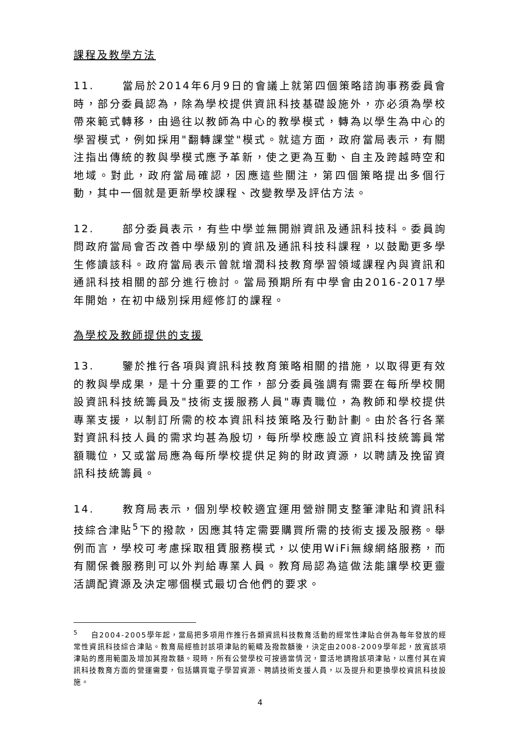課程及教學方法
11. 當局於2014年6月9日的會議上就第四個策略諮詢事務委員會時，部分委員認為，除為學校提供資訊科技基礎設施外，亦必須為學校帶來範式轉移，由過往以教師為中心的教學模式，轉為以學生為中心的學習模式，例如採用"翻轉課堂"模式。就這方面，政府當局表示，有關注指出傳統的教與學模式應予革新，使之更為互動、自主及跨越時空和地域。對此，政府當局確認，因應這些關注，第四個策略提出多個行動，其中一個就是更新學校課程、改變教學及評估方法。
12. 部分委員表示，有些中學並無開辦資訊及通訊科技科。委員詢問政府當局會否改善中學級別的資訊及通訊科技科課程，以鼓勵更多學生修讀該科。政府當局表示曾就增潤科技教育學習領域課程內與資訊和通訊科技相關的部分進行檢討。當局預期所有中學會由2016-2017學年開始，在初中級別採用經修訂的課程。
為學校及教師提供的支援
13. 鑒於推行各項與資訊科技教育策略相關的措施，以取得更有效的教與學成果，是十分重要的工作，部分委員強調有需要在每所學校開設資訊科技統籌員及"技術支援服務人員"專責職位，為教師和學校提供專業支援，以制訂所需的校本資訊科技策略及行動計劃。由於各行各業對資訊科技人員的需求均甚為殷切，每所學校應設立資訊科技統籌員常額職位，又或當局應為每所學校提供足夠的財政資源，以聘請及挽留資訊科技統籌員。
14. 教育局表示，個別學校較適宜運用營辦開支整筆津貼和資訊科技綜合津貼<sup>5</sup>下的撥款，因應其特定需要購買所需的技術支援及服務。舉例而言，學校可考慮採取租賃服務模式，以使用WiFi無線網絡服務，而有關保養服務則可以外判給專業人員。教育局認為這做法能讓學校更靈活調配資源及決定哪個模式最切合他們的要求。
<sup>5</sup> 自2004-2005學年起，當局把多項用作推行各類資訊科技教育活動的經常性津貼合併為每年發放的經常性資訊科技綜合津貼。教育局經檢討該項津貼的範疇及撥款額後，決定由2008-2009學年起，放寬該項津貼的應用範圍及增加其撥款額。現時，所有公營學校可按適當情況，靈活地調撥該項津貼，以應付其在資訊科技教育方面的營運需要，包括購買電子學習資源、聘請技術支援人員，以及提升和更換學校資訊科技設施。
4